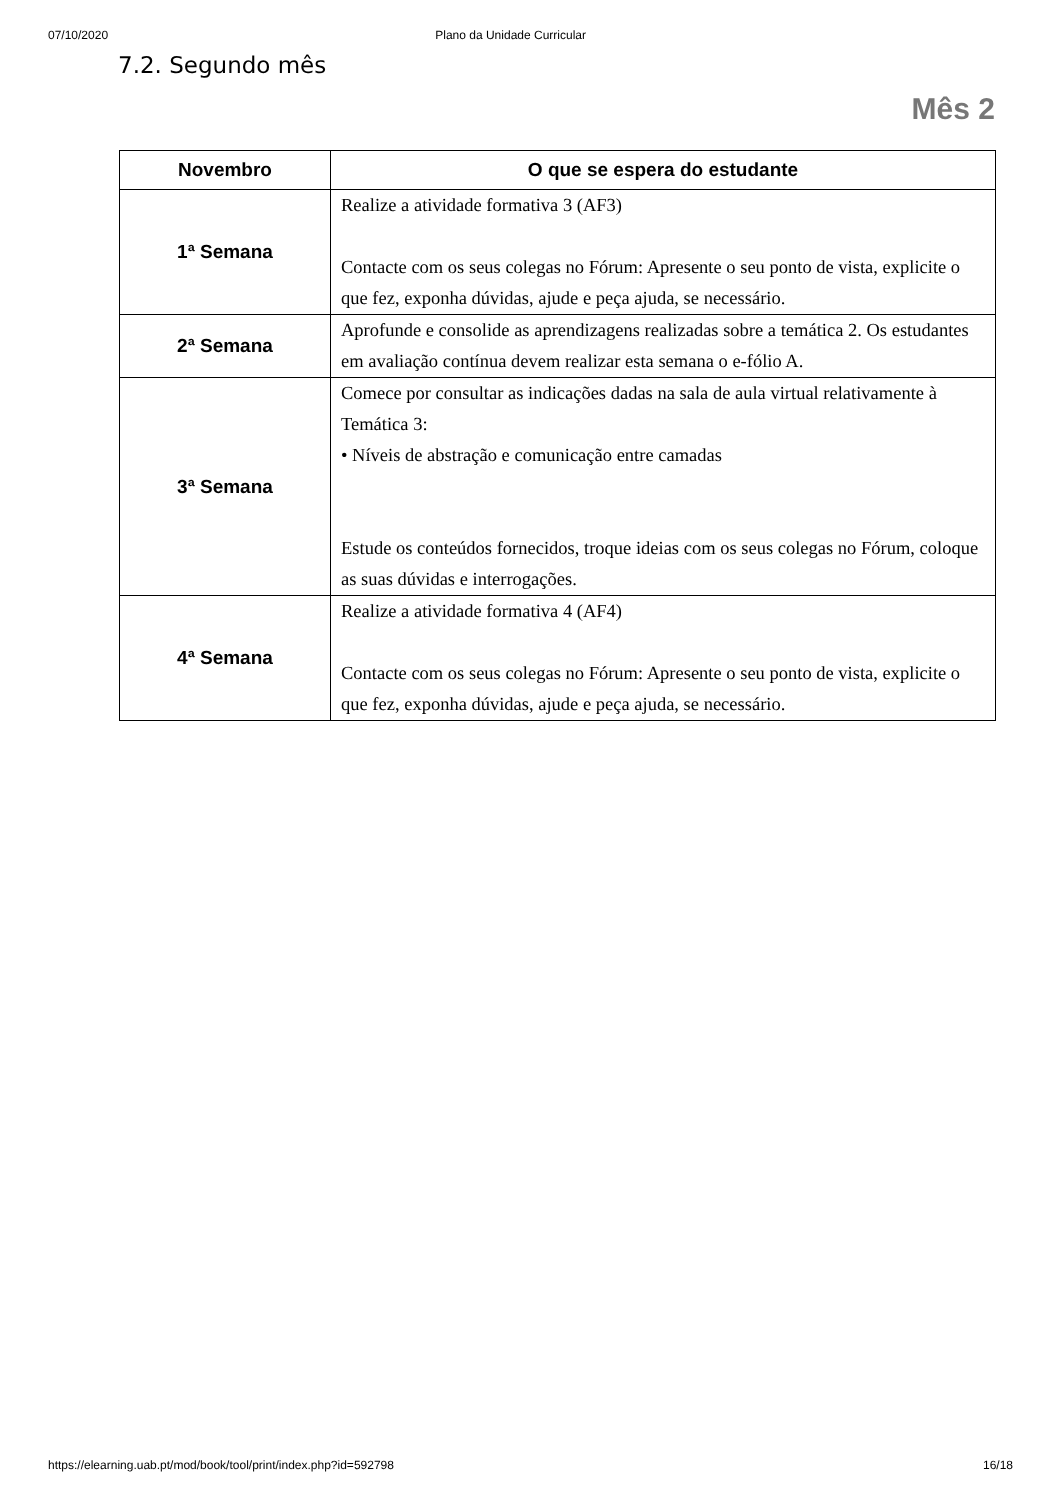07/10/2020 Plano da Unidade Curricular
7.2. Segundo mês
Mês 2
| Novembro | O que se espera do estudante |
| --- | --- |
| 1ª Semana | Realize a atividade formativa 3 (AF3) Contacte com os seus colegas no Fórum: Apresente o seu ponto de vista, explicite o que fez, exponha dúvidas, ajude e peça ajuda, se necessário. |
| 2ª Semana | Aprofunde e consolide as aprendizagens realizadas sobre a temática 2. Os estudantes em avaliação contínua devem realizar esta semana o e-fólio A. |
| 3ª Semana | Comece por consultar as indicações dadas na sala de aula virtual relativamente à Temática 3: • Níveis de abstração e comunicação entre camadas Estude os conteúdos fornecidos, troque ideias com os seus colegas no Fórum, coloque as suas dúvidas e interrogações. |
| 4ª Semana | Realize a atividade formativa 4 (AF4) Contacte com os seus colegas no Fórum: Apresente o seu ponto de vista, explicite o que fez, exponha dúvidas, ajude e peça ajuda, se necessário. |
https://elearning.uab.pt/mod/book/tool/print/index.php?id=592798 16/18